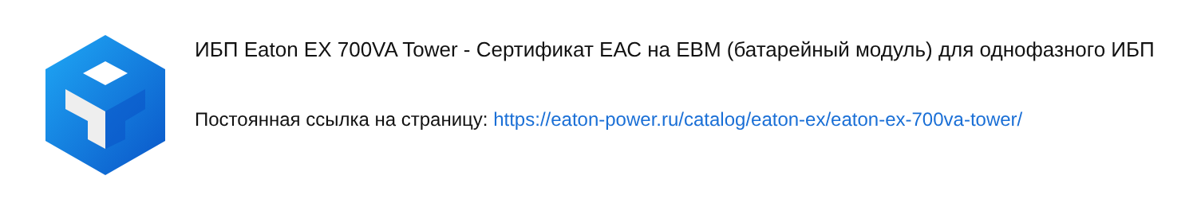ИБП Eaton EX 700VA Tower - Сертификат ЕАС на EBM (батарейный модуль) для однофазного ИБП
Постоянная ссылка на страницу: https://eaton-power.ru/catalog/eaton-ex/eaton-ex-700va-tower/